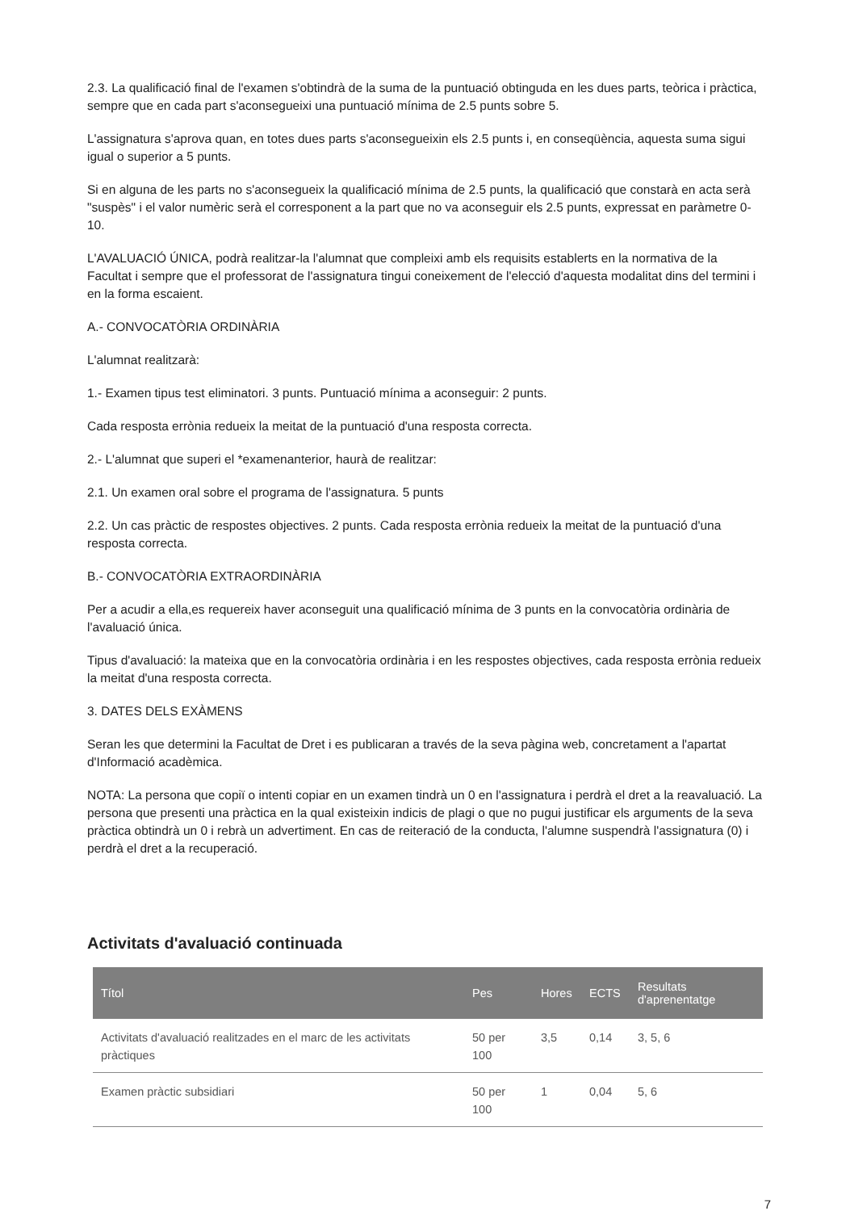2.3. La qualificació final de l'examen s'obtindrà de la suma de la puntuació obtinguda en les dues parts, teòrica i pràctica, sempre que en cada part s'aconsegueixi una puntuació mínima de 2.5 punts sobre 5.
L'assignatura s'aprova quan, en totes dues parts s'aconsegueixin els 2.5 punts i, en conseqüència, aquesta suma sigui igual o superior a 5 punts.
Si en alguna de les parts no s'aconsegueix la qualificació mínima de 2.5 punts, la qualificació que constarà en acta serà "suspès" i el valor numèric serà el corresponent a la part que no va aconseguir els 2.5 punts, expressat en paràmetre 0-10.
L'AVALUACIÓ ÚNICA, podrà realitzar-la l'alumnat que compleixi amb els requisits establerts en la normativa de la Facultat i sempre que el professorat de l'assignatura tingui coneixement de l'elecció d'aquesta modalitat dins del termini i en la forma escaient.
A.- CONVOCATÒRIA ORDINÀRIA
L'alumnat realitzarà:
1.- Examen tipus test eliminatori. 3 punts. Puntuació mínima a aconseguir: 2 punts.
Cada resposta errònia redueix la meitat de la puntuació d'una resposta correcta.
2.- L'alumnat que superi el *examenanterior, haurà de realitzar:
2.1. Un examen oral sobre el programa de l'assignatura. 5 punts
2.2. Un cas pràctic de respostes objectives. 2 punts. Cada resposta errònia redueix la meitat de la puntuació d'una resposta correcta.
B.- CONVOCATÒRIA EXTRAORDINÀRIA
Per a acudir a ella,es requereix haver aconseguit una qualificació mínima de 3 punts en la convocatòria ordinària de l'avaluació única.
Tipus d'avaluació: la mateixa que en la convocatòria ordinària i en les respostes objectives, cada resposta errònia redueix la meitat d'una resposta correcta.
3. DATES DELS EXÀMENS
Seran les que determini la Facultat de Dret i es publicaran a través de la seva pàgina web, concretament a l'apartat d'Informació acadèmica.
NOTA: La persona que copiï o intenti copiar en un examen tindrà un 0 en l'assignatura i perdrà el dret a la reavaluació. La persona que presenti una pràctica en la qual existeixin indicis de plagi o que no pugui justificar els arguments de la seva pràctica obtindrà un 0 i rebrà un advertiment. En cas de reiteració de la conducta, l'alumne suspendrà l'assignatura (0) i perdrà el dret a la recuperació.
Activitats d'avaluació continuada
| Títol | Pes | Hores | ECTS | Resultats d'aprenentatge |
| --- | --- | --- | --- | --- |
| Activitats d'avaluació realitzades en el marc de les activitats pràctiques | 50 per 100 | 3,5 | 0,14 | 3, 5, 6 |
| Examen pràctic subsidiari | 50 per 100 | 1 | 0,04 | 5, 6 |
7